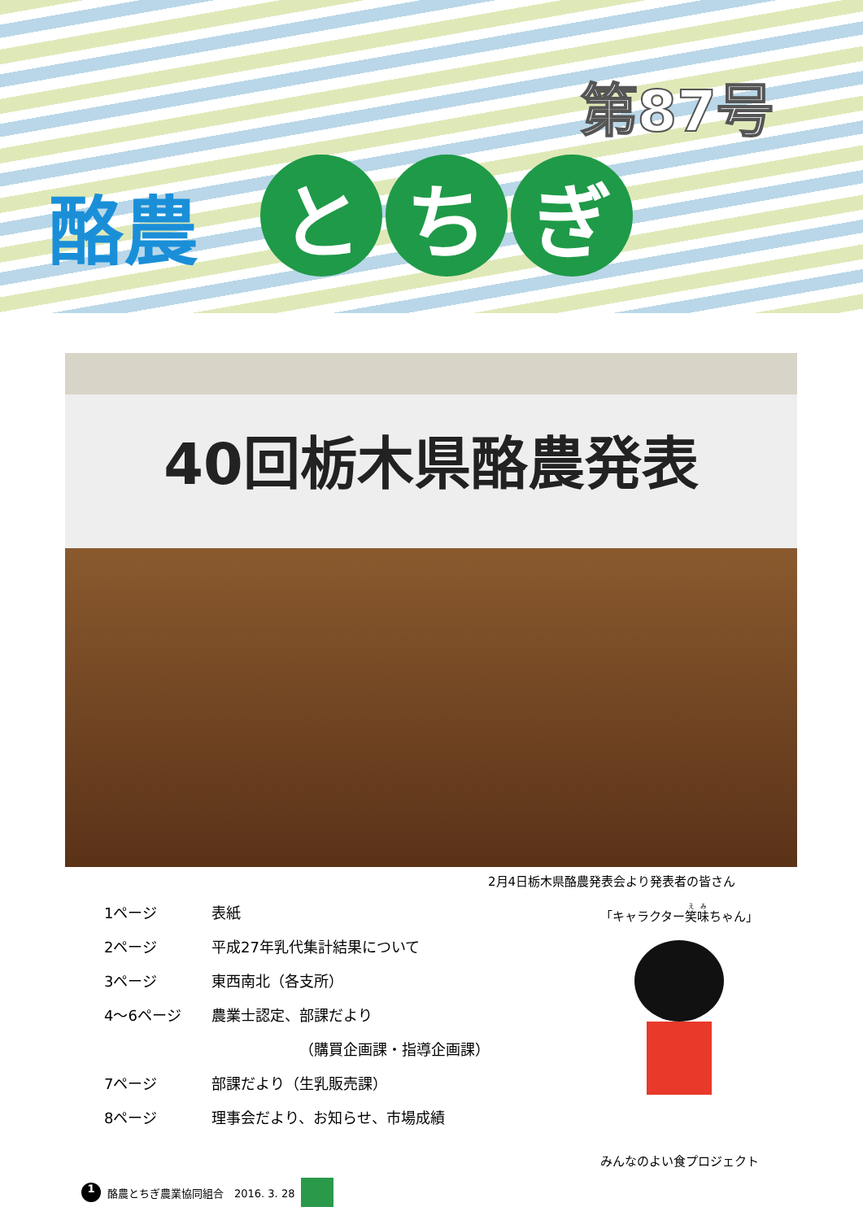第87号
酪農
とち ぎ
40回栃木県酪農発表
2月4日栃木県酪農発表会より発表者の皆さん
1ページ 表紙
2ページ 平成27年乳代集計結果について
3ページ 東西南北（各支所）
4～6ページ 農業士認定、部課だより
（購買企画課・指導企画課）
7ページ 部課だより（生乳販売課）
8ページ 理事会だより、お知らせ、市場成績
「キャラクター笑味ちゃん」
みんなのよい食プロジェクト
1 酪農とちぎ農業協同組合　2016. 3. 28